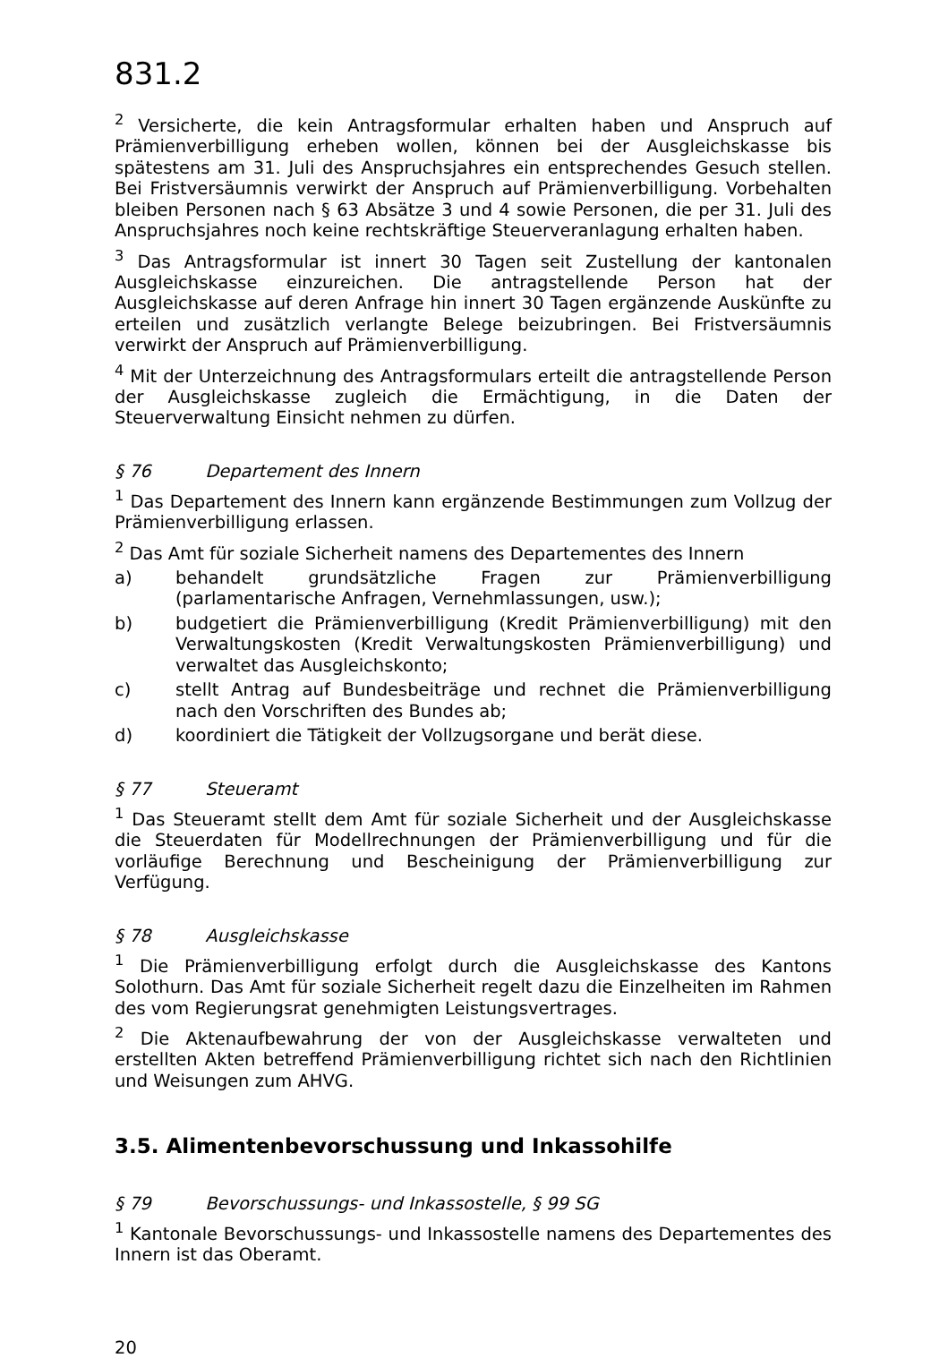831.2
<sup>2</sup> Versicherte, die kein Antragsformular erhalten haben und Anspruch auf Prämienverbilligung erheben wollen, können bei der Ausgleichskasse bis spätestens am 31. Juli des Anspruchsjahres ein entsprechendes Gesuch stellen. Bei Fristversäumnis verwirkt der Anspruch auf Prämienverbilligung. Vorbehalten bleiben Personen nach § 63 Absätze 3 und 4 sowie Personen, die per 31. Juli des Anspruchsjahres noch keine rechtskräftige Steuerveranlagung erhalten haben.
<sup>3</sup> Das Antragsformular ist innert 30 Tagen seit Zustellung der kantonalen Ausgleichskasse einzureichen. Die antragstellende Person hat der Ausgleichskasse auf deren Anfrage hin innert 30 Tagen ergänzende Auskünfte zu erteilen und zusätzlich verlangte Belege beizubringen. Bei Fristversäumnis verwirkt der Anspruch auf Prämienverbilligung.
<sup>4</sup> Mit der Unterzeichnung des Antragsformulars erteilt die antragstellende Person der Ausgleichskasse zugleich die Ermächtigung, in die Daten der Steuerverwaltung Einsicht nehmen zu dürfen.
§ 76 Departement des Innern
<sup>1</sup> Das Departement des Innern kann ergänzende Bestimmungen zum Vollzug der Prämienverbilligung erlassen.
<sup>2</sup> Das Amt für soziale Sicherheit namens des Departementes des Innern
a) behandelt grundsätzliche Fragen zur Prämienverbilligung (parlamentarische Anfragen, Vernehmlassungen, usw.);
b) budgetiert die Prämienverbilligung (Kredit Prämienverbilligung) mit den Verwaltungskosten (Kredit Verwaltungskosten Prämienverbilligung) und verwaltet das Ausgleichskonto;
c) stellt Antrag auf Bundesbeiträge und rechnet die Prämienverbilligung nach den Vorschriften des Bundes ab;
d) koordiniert die Tätigkeit der Vollzugsorgane und berät diese.
§ 77 Steueramt
<sup>1</sup> Das Steueramt stellt dem Amt für soziale Sicherheit und der Ausgleichskasse die Steuerdaten für Modellrechnungen der Prämienverbilligung und für die vorläufige Berechnung und Bescheinigung der Prämienverbilligung zur Verfügung.
§ 78 Ausgleichskasse
<sup>1</sup> Die Prämienverbilligung erfolgt durch die Ausgleichskasse des Kantons Solothurn. Das Amt für soziale Sicherheit regelt dazu die Einzelheiten im Rahmen des vom Regierungsrat genehmigten Leistungsvertrages.
<sup>2</sup> Die Aktenaufbewahrung der von der Ausgleichskasse verwalteten und erstellten Akten betreffend Prämienverbilligung richtet sich nach den Richtlinien und Weisungen zum AHVG.
3.5. Alimentenbevorschussung und Inkassohilfe
§ 79 Bevorschussungs- und Inkassostelle, § 99 SG
<sup>1</sup> Kantonale Bevorschussungs- und Inkassostelle namens des Departementes des Innern ist das Oberamt.
20